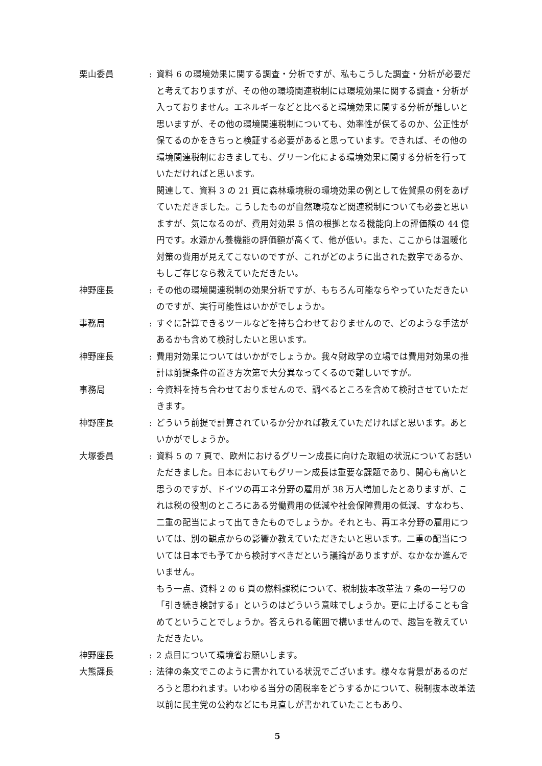栗山委員 :
資料 6 の環境効果に関する調査・分析ですが、私もこうした調査・分析が必要だと考えておりますが、その他の環境関連税制には環境効果に関する調査・分析が入っておりません。エネルギーなどと比べると環境効果に関する分析が難しいと思いますが、その他の環境関連税制についても、効率性が保てるのか、公正性が保てるのかをきちっと検証する必要があると思っています。できれば、その他の環境関連税制におきましても、グリーン化による環境効果に関する分析を行っていただければと思います。
関連して、資料 3 の 21 頁に森林環境税の環境効果の例として佐賀県の例をあげていただきました。こうしたものが自然環境など関連税制についても必要と思いますが、気になるのが、費用対効果 5 倍の根拠となる機能向上の評価額の 44 億円です。水源かん養機能の評価額が高くて、他が低い。また、ここからは温暖化対策の費用が見えてこないのですが、これがどのように出された数字であるか、もしご存じなら教えていただきたい。
神野座長 :
その他の環境関連税制の効果分析ですが、もちろん可能ならやっていただきたいのですが、実行可能性はいかがでしょうか。
事務局 :
すぐに計算できるツールなどを持ち合わせておりませんので、どのような手法があるかも含めて検討したいと思います。
神野座長 :
費用対効果についてはいかがでしょうか。我々財政学の立場では費用対効果の推計は前提条件の置き方次第で大分異なってくるので難しいですが。
事務局 :
今資料を持ち合わせておりませんので、調べるところを含めて検討させていただきます。
神野座長 :
どういう前提で計算されているか分かれば教えていただければと思います。あといかがでしょうか。
大塚委員 :
資料 5 の 7 頁で、欧州におけるグリーン成長に向けた取組の状況についてお話いただきました。日本においてもグリーン成長は重要な課題であり、関心も高いと思うのですが、ドイツの再エネ分野の雇用が 38 万人増加したとありますが、これは税の役割のところにある労働費用の低減や社会保障費用の低減、すなわち、二重の配当によって出てきたものでしょうか。それとも、再エネ分野の雇用については、別の観点からの影響か教えていただきたいと思います。二重の配当については日本でも予てから検討すべきだという議論がありますが、なかなか進んでいません。
もう一点、資料 2 の 6 頁の燃料課税について、税制抜本改革法 7 条の一号ワの「引き続き検討する」というのはどういう意味でしょうか。更に上げることも含めてということでしょうか。答えられる範囲で構いませんので、趣旨を教えていただきたい。
神野座長 :
2 点目について環境省お願いします。
大熊課長 :
法律の条文でこのように書かれている状況でございます。様々な背景があるのだろうと思われます。いわゆる当分の間税率をどうするかについて、税制抜本改革法以前に民主党の公約などにも見直しが書かれていたこともあり、
5